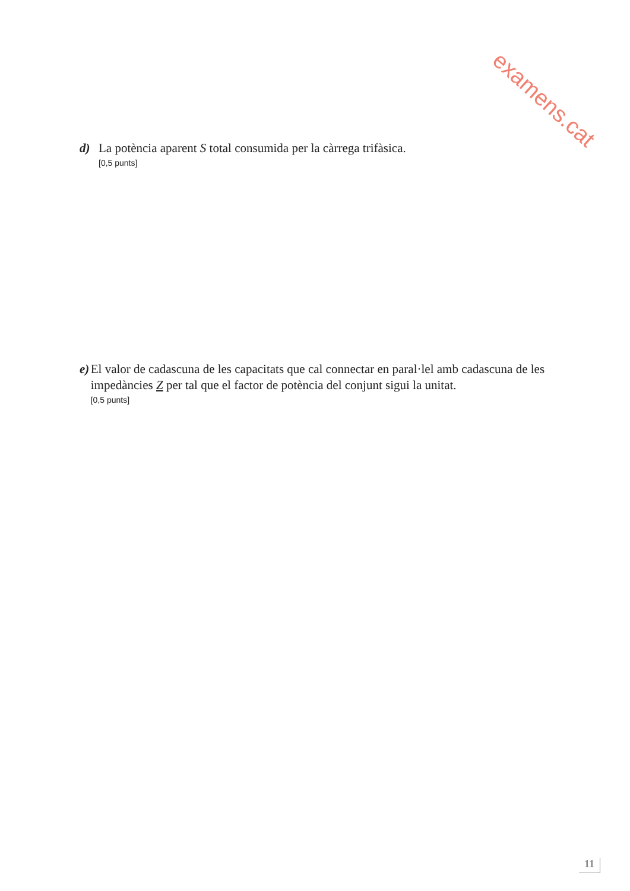examens.cat
d) La potència aparent S total consumida per la càrrega trifàsica.
[0,5 punts]
e) El valor de cadascuna de les capacitats que cal connectar en paral·lel amb cadascuna de les impedàncies Z per tal que el factor de potència del conjunt sigui la unitat.
[0,5 punts]
11